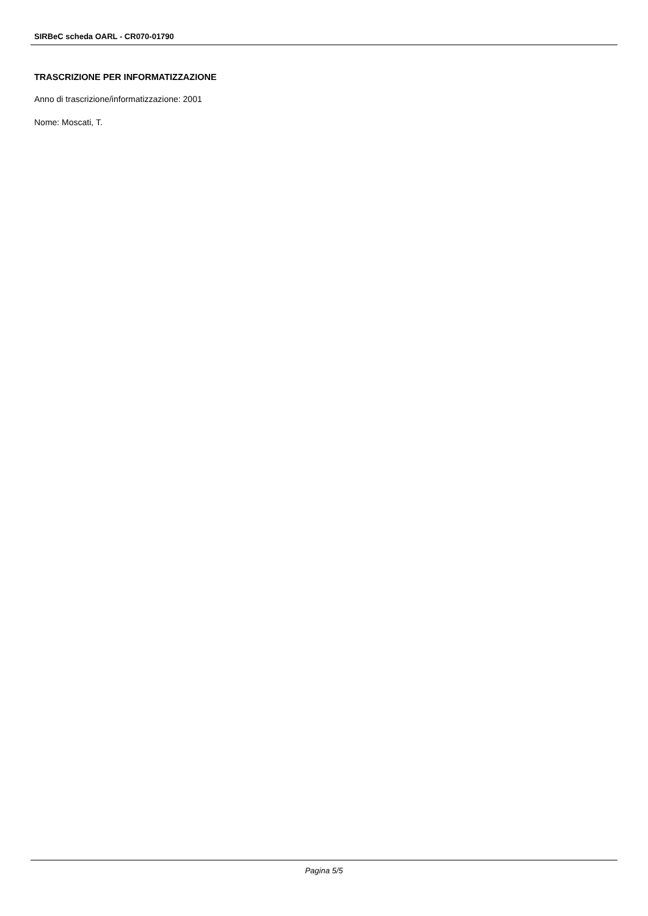SIRBeC scheda OARL - CR070-01790
TRASCRIZIONE PER INFORMATIZZAZIONE
Anno di trascrizione/informatizzazione: 2001
Nome: Moscati, T.
Pagina 5/5